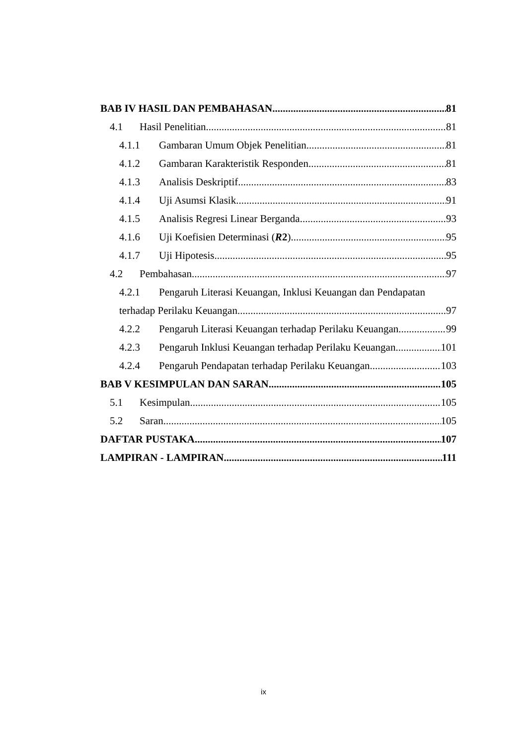BAB IV HASIL DAN PEMBAHASAN 81
4.1 Hasil Penelitian 81
4.1.1 Gambaran Umum Objek Penelitian 81
4.1.2 Gambaran Karakteristik Responden 81
4.1.3 Analisis Deskriptif 83
4.1.4 Uji Asumsi Klasik 91
4.1.5 Analisis Regresi Linear Berganda 93
4.1.6 Uji Koefisien Determinasi (R2) 95
4.1.7 Uji Hipotesis 95
4.2 Pembahasan 97
4.2.1 Pengaruh Literasi Keuangan, Inklusi Keuangan dan Pendapatan
terhadap Perilaku Keuangan 97
4.2.2 Pengaruh Literasi Keuangan terhadap Perilaku Keuangan 99
4.2.3 Pengaruh Inklusi Keuangan terhadap Perilaku Keuangan 101
4.2.4 Pengaruh Pendapatan terhadap Perilaku Keuangan 103
BAB V KESIMPULAN DAN SARAN 105
5.1 Kesimpulan 105
5.2 Saran 105
DAFTAR PUSTAKA 107
LAMPIRAN - LAMPIRAN 111
ix